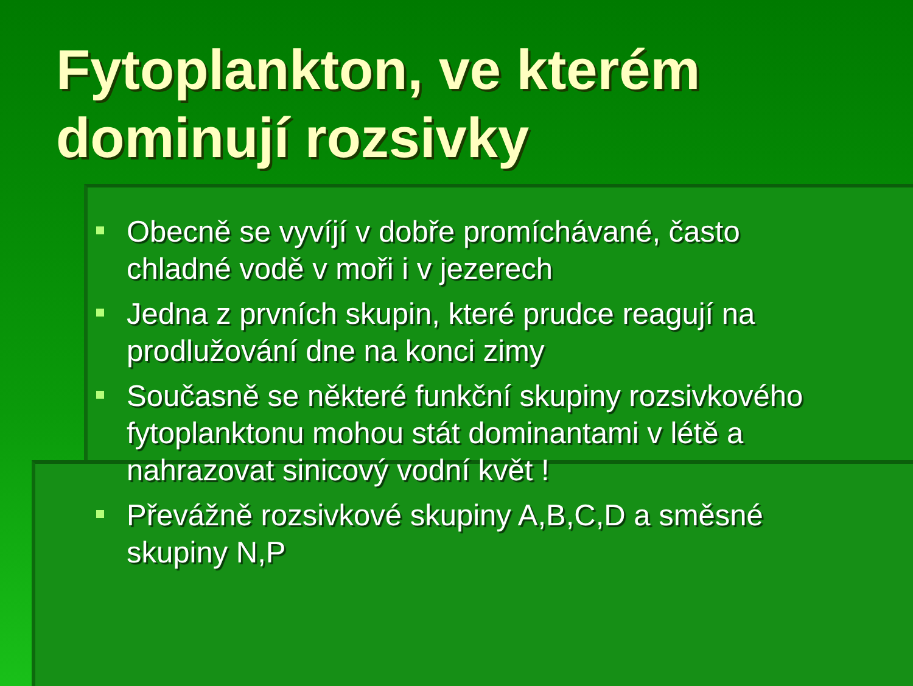Fytoplankton, ve kterém dominují rozsivky
Obecně se vyvíjí v dobře promíchávané, často chladné vodě v moři i v jezerech
Jedna z prvních skupin, které prudce reagují na prodlužování dne na konci zimy
Současně se některé funkční skupiny rozsivkového fytoplanktonu mohou stát dominantami v létě a nahrazovat sinicový vodní květ !
Převážně rozsivkové skupiny A,B,C,D a směsné skupiny N,P